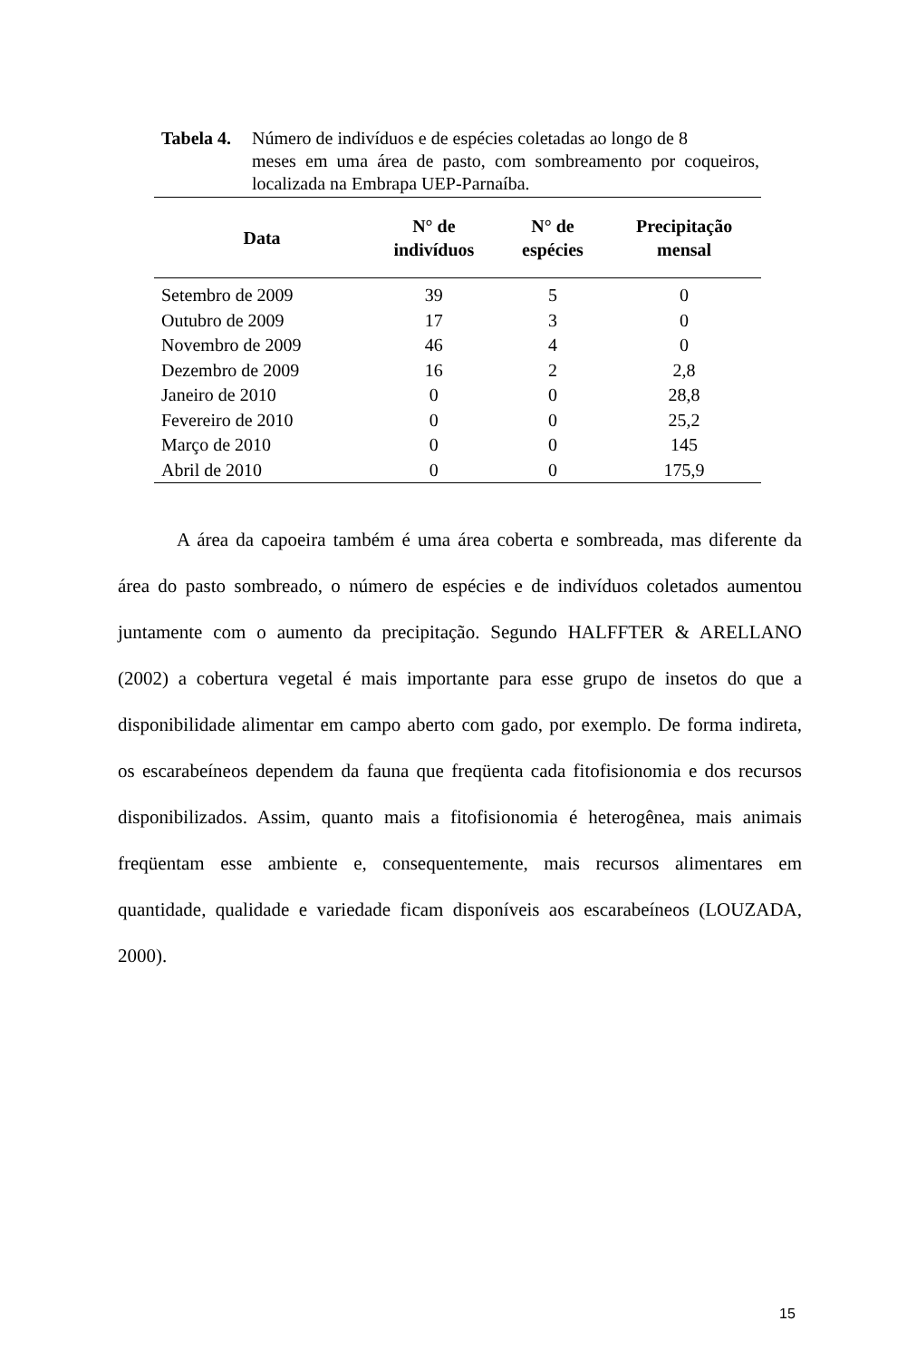Tabela 4. Número de indivíduos e de espécies coletadas ao longo de 8
meses em uma área de pasto, com sombreamento por coqueiros, localizada na Embrapa UEP-Parnaíba.
| Data | N° de indivíduos | N° de espécies | Precipitação mensal |
| --- | --- | --- | --- |
| Setembro de 2009 | 39 | 5 | 0 |
| Outubro de 2009 | 17 | 3 | 0 |
| Novembro de 2009 | 46 | 4 | 0 |
| Dezembro de 2009 | 16 | 2 | 2,8 |
| Janeiro de 2010 | 0 | 0 | 28,8 |
| Fevereiro de 2010 | 0 | 0 | 25,2 |
| Março de 2010 | 0 | 0 | 145 |
| Abril de 2010 | 0 | 0 | 175,9 |
A área da capoeira também é uma área coberta e sombreada, mas diferente da área do pasto sombreado, o número de espécies e de indivíduos coletados aumentou juntamente com o aumento da precipitação. Segundo HALFFTER & ARELLANO (2002) a cobertura vegetal é mais importante para esse grupo de insetos do que a disponibilidade alimentar em campo aberto com gado, por exemplo. De forma indireta, os escarabeíneos dependem da fauna que freqüenta cada fitofisionomia e dos recursos disponibilizados. Assim, quanto mais a fitofisionomia é heterogênea, mais animais freqüentam esse ambiente e, consequentemente, mais recursos alimentares em quantidade, qualidade e variedade ficam disponíveis aos escarabeíneos (LOUZADA, 2000).
15